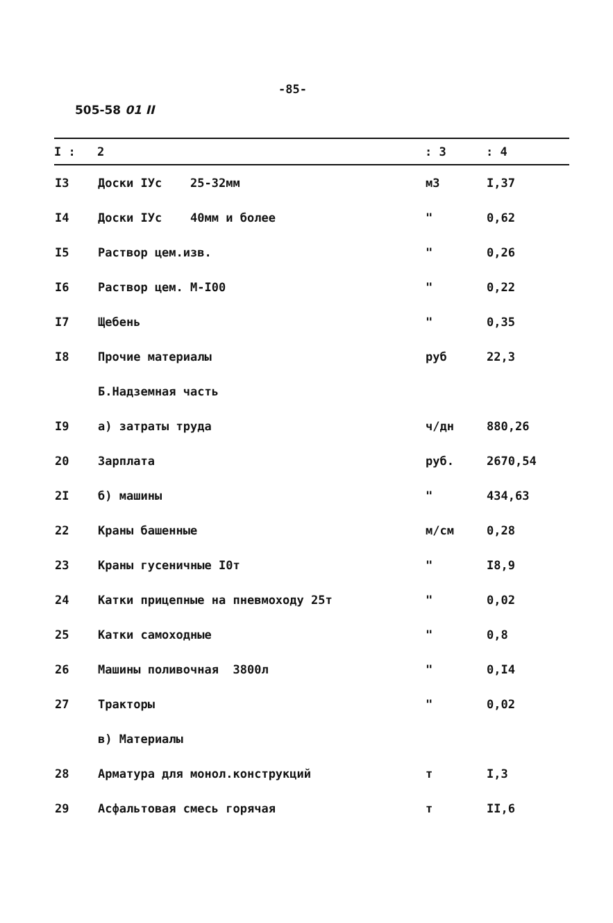-85-
505-58 01 II
| I : | 2 | : 3 | : 4 |
| --- | --- | --- | --- |
| I3 | Доски IУс 25-32мм | м3 | I,37 |
| I4 | Доски IУс 40мм и более | " | 0,62 |
| I5 | Раствор цем.изв. | " | 0,26 |
| I6 | Раствор цем. М-I00 | " | 0,22 |
| I7 | Щебень | " | 0,35 |
| I8 | Прочие материалы | руб | 22,3 |
| | Б.Надземная часть | | |
| I9 | а) затраты труда | ч/дн | 880,26 |
| 20 | Зарплата | руб. | 2670,54 |
| 2I | б) машины | " | 434,63 |
| 22 | Краны башенные | м/см | 0,28 |
| 23 | Краны гусеничные I0т | " | I8,9 |
| 24 | Катки прицепные на пневмоходу 25т | " | 0,02 |
| 25 | Катки самоходные | " | 0,8 |
| 26 | Машины поливочная 3800л | " | 0,I4 |
| 27 | Тракторы | " | 0,02 |
| | в) Материалы | | |
| 28 | Арматура для монол.конструкций | т | I,3 |
| 29 | Асфальтовая смесь горячая | т | II,6 |